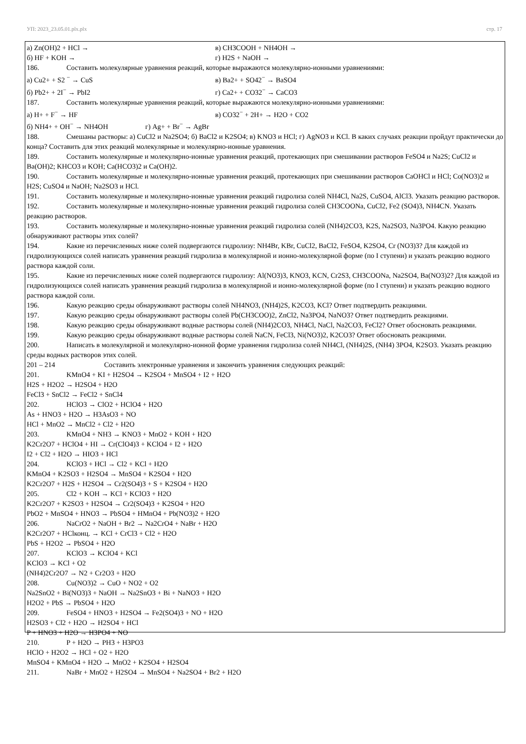УП: 2023_23.05.01.plx.plx стр. 17
а) Zn(OH)2 + HCl → в) CH3COOH + NH4OH →
б) HF + KOH → г) H2S + NaOH →
186. Составить молекулярные уравнения реакций, которые выражаются молекулярно-ионными уравнениями:
а) Cu2+ + S2 <sup>−</sup> → CuS в) Ba2+ + SO42<sup>−</sup> → BaSO4
б) Pb2+ + 2I<sup>−</sup> → PbI2 г) Ca2+ + CO32<sup>−</sup> → CaCO3
187. Составить молекулярные уравнения реакций, которые выражаются молекулярно-ионными уравнениями:
а) H+ + F<sup>−</sup> → HF в) CO32<sup>−</sup> + 2H+ → H2O + CO2
б) NH4+ + OH<sup>−</sup> → NH4OH г) Ag+ + Br<sup>−</sup> → AgBr
188. Смешаны растворы: а) CuCl2 и Na2SO4; б) BaCl2 и K2SO4; в) KNO3 и HCl; г) AgNO3 и KCl. В каких случаях реакции пройдут практически до конца? Составить для этих реакций молекулярные и молекулярно-ионные уравнения.
189. Составить молекулярные и молекулярно-ионные уравнения реакций, протекающих при смешивании растворов FeSO4 и Na2S; CuCl2 и Ba(OH)2; KHCO3 и KOH; Ca(HCO3)2 и Ca(OH)2.
190. Составить молекулярные и молекулярно-ионные уравнения реакций, протекающих при смешивании растворов CaOHCl и HCl; Co(NO3)2 и H2S; CuSO4 и NaOH; Na2SO3 и HCl.
191. Составить молекулярные и молекулярно-ионные уравнения реакций гидролиза солей NH4Cl, Na2S, CuSO4, AlCl3. Указать реакцию растворов.
192. Составить молекулярные и молекулярно-ионные уравнения реакций гидролиза солей CH3COONa, CuCl2, Fe2 (SO4)3, NH4CN. Указать реакцию растворов.
193. Составить молекулярные и молекулярно-ионные уравнения реакций гидролиза солей (NH4)2CO3, K2S, Na2SO3, Na3PO4. Какую реакцию обнаруживают растворы этих солей?
194. Какие из перечисленных ниже солей подвергаются гидролизу: NH4Br, KBr, CuCl2, BaCl2, FeSO4, K2SO4, Cr (NO3)3? Для каждой из гидролизующихся солей написать уравнения реакций гидролиза в молекулярной и ионно-молекулярной форме (по I ступени) и указать реакцию водного раствора каждой соли.
195. Какие из перечисленных ниже солей подвергаются гидролизу: Al(NO3)3, KNO3, KCN, Cr2S3, CH3COONa, Na2SO4, Ba(NO3)2? Для каждой из гидролизующихся солей написать уравнения реакций гидролиза в молекулярной и ионно-молекулярной форме (по I ступени) и указать реакцию водного раствора каждой соли.
196. Какую реакцию среды обнаруживают растворы солей NH4NO3, (NH4)2S, K2CO3, KCl? Ответ подтвердить реакциями.
197. Какую реакцию среды обнаруживают растворы солей Pb(CH3COO)2, ZnCl2, Na3PO4, NaNO3? Ответ подтвердить реакциями.
198. Какую реакцию среды обнаруживают водные растворы солей (NH4)2CO3, NH4Cl, NaCl, Na2CO3, FeCl2? Ответ обосновать реакциями.
199. Какую реакцию среды обнаруживают водные растворы солей NaCN, FeCl3, Ni(NO3)2, K2CO3? Ответ обосновать реакциями.
200. Написать в молекулярной и молекулярно-ионной форме уравнения гидролиза солей NH4Cl, (NH4)2S, (NH4) 3PO4, K2SO3. Указать реакцию среды водных растворов этих солей.
201 – 214 Составить электронные уравнения и закончить уравнения следующих реакций:
201. KMnO4 + KI + H2SO4 → K2SO4 + MnSO4 + I2 + H2O
H2S + H2O2 → H2SO4 + H2O
FeCl3 + SnCl2 → FeCl2 + SnCl4
202. HClO3 → ClO2 + HClO4 + H2O
As + HNO3 + H2O → H3AsO3 + NO
HCl + MnO2 → MnCl2 + Cl2 + H2O
203. KMnO4 + NH3 → KNO3 + MnO2 + KOH + H2O
K2Cr2O7 + HClO4 + HI → Cr(ClO4)3 + KClO4 + I2 + H2O
I2 + Cl2 + H2O → HIO3 + HCl
204. KClO3 + HCl → Cl2 + KCl + H2O
KMnO4 + K2SO3 + H2SO4 → MnSO4 + K2SO4 + H2O
K2Cr2O7 + H2S + H2SO4 → Cr2(SO4)3 + S + K2SO4 + H2O
205. Cl2 + KOH → KCl + KClO3 + H2O
K2Cr2O7 + K2SO3 + H2SO4 → Cr2(SO4)3 + K2SO4 + H2O
PbO2 + MnSO4 + HNO3 → PbSO4 + HMnO4 + Pb(NO3)2 + H2O
206. NaCrO2 + NaOH + Br2 → Na2CrO4 + NaBr + H2O
K2Cr2O7 + HClконц. → KCl + CrCl3 + Cl2 + H2O
PbS + H2O2 → PbSO4 + H2O
207. KClO3 → KClO4 + KCl
KClO3 → KCl + O2
(NH4)2Cr2O7 → N2 + Cr2O3 + H2O
208. Cu(NO3)2 → CuO + NO2 + O2
Na2SnO2 + Bi(NO3)3 + NaOH → Na2SnO3 + Bi + NaNO3 + H2O
H2O2 + PbS → PbSO4 + H2O
209. FeSO4 + HNO3 + H2SO4 → Fe2(SO4)3 + NO + H2O
H2SO3 + Cl2 + H2O → H2SO4 + HCl
P + HNO3 + H2O → H3PO4 + NO
210. P + H2O → PH3 + H3PO3
HClO + H2O2 → HCl + O2 + H2O
MnSO4 + KMnO4 + H2O → MnO2 + K2SO4 + H2SO4
211. NaBr + MnO2 + H2SO4 → MnSO4 + Na2SO4 + Br2 + H2O